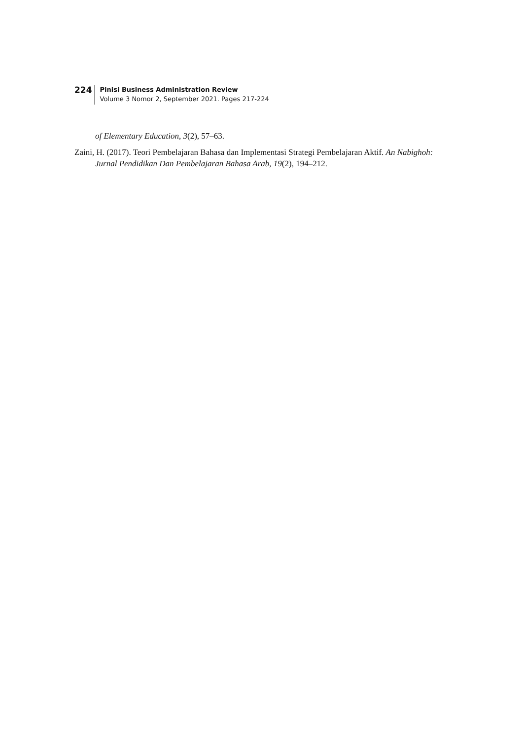224
Pinisi Business Administration Review
Volume 3 Nomor 2, September 2021. Pages 217-224
of Elementary Education, 3(2), 57–63.
Zaini, H. (2017). Teori Pembelajaran Bahasa dan Implementasi Strategi Pembelajaran Aktif. An Nabighoh: Jurnal Pendidikan Dan Pembelajaran Bahasa Arab, 19(2), 194–212.